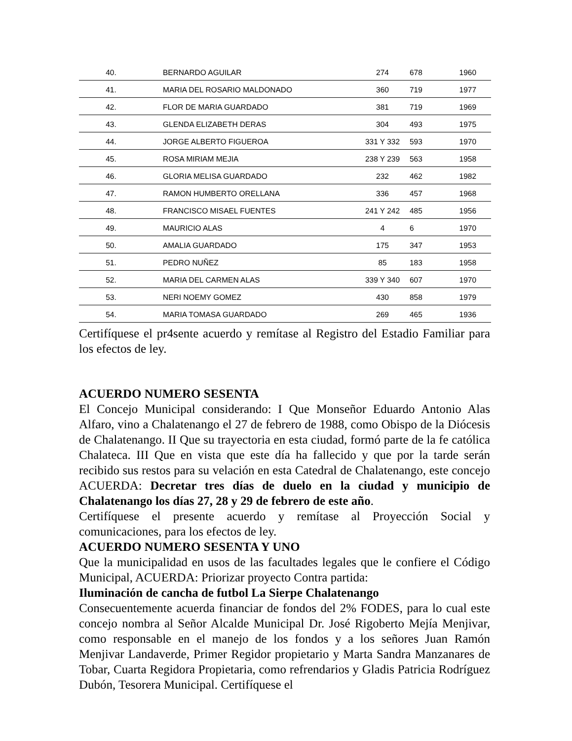| 40. | BERNARDO AGUILAR | 274 | 678 | 1960 |
| 41. | MARIA DEL ROSARIO MALDONADO | 360 | 719 | 1977 |
| 42. | FLOR DE MARIA GUARDADO | 381 | 719 | 1969 |
| 43. | GLENDA ELIZABETH DERAS | 304 | 493 | 1975 |
| 44. | JORGE ALBERTO FIGUEROA | 331 Y 332 | 593 | 1970 |
| 45. | ROSA MIRIAM MEJIA | 238 Y 239 | 563 | 1958 |
| 46. | GLORIA MELISA GUARDADO | 232 | 462 | 1982 |
| 47. | RAMON HUMBERTO ORELLANA | 336 | 457 | 1968 |
| 48. | FRANCISCO MISAEL FUENTES | 241 Y 242 | 485 | 1956 |
| 49. | MAURICIO ALAS | 4 | 6 | 1970 |
| 50. | AMALIA GUARDADO | 175 | 347 | 1953 |
| 51. | PEDRO NUÑEZ | 85 | 183 | 1958 |
| 52. | MARIA DEL CARMEN ALAS | 339 Y 340 | 607 | 1970 |
| 53. | NERI NOEMY GOMEZ | 430 | 858 | 1979 |
| 54. | MARIA TOMASA GUARDADO | 269 | 465 | 1936 |
Certifíquese el pr4sente acuerdo y remítase al Registro del Estadio Familiar para los efectos de ley.
ACUERDO NUMERO SESENTA
El Concejo Municipal considerando: I Que Monseñor Eduardo Antonio Alas Alfaro, vino a Chalatenango el 27 de febrero de 1988, como Obispo de la Diócesis de Chalatenango. II Que su trayectoria en esta ciudad, formó parte de la fe católica Chalateca. III Que en vista que este día ha fallecido y que por la tarde serán recibido sus restos para su velación en esta Catedral de Chalatenango, este concejo ACUERDA: Decretar tres días de duelo en la ciudad y municipio de Chalatenango los días 27, 28 y 29 de febrero de este año.
Certifíquese el presente acuerdo y remítase al Proyección Social y comunicaciones, para los efectos de ley.
ACUERDO NUMERO SESENTA Y UNO
Que la municipalidad en usos de las facultades legales que le confiere el Código Municipal, ACUERDA: Priorizar proyecto Contra partida:
Iluminación de cancha de futbol La Sierpe Chalatenango
Consecuentemente acuerda financiar de fondos del 2% FODES, para lo cual este concejo nombra al Señor Alcalde Municipal Dr. José Rigoberto Mejía Menjivar, como responsable en el manejo de los fondos y a los señores Juan Ramón Menjivar Landaverde, Primer Regidor propietario y Marta Sandra Manzanares de Tobar, Cuarta Regidora Propietaria, como refrendarios y Gladis Patricia Rodríguez Dubón, Tesorera Municipal. Certifíquese el